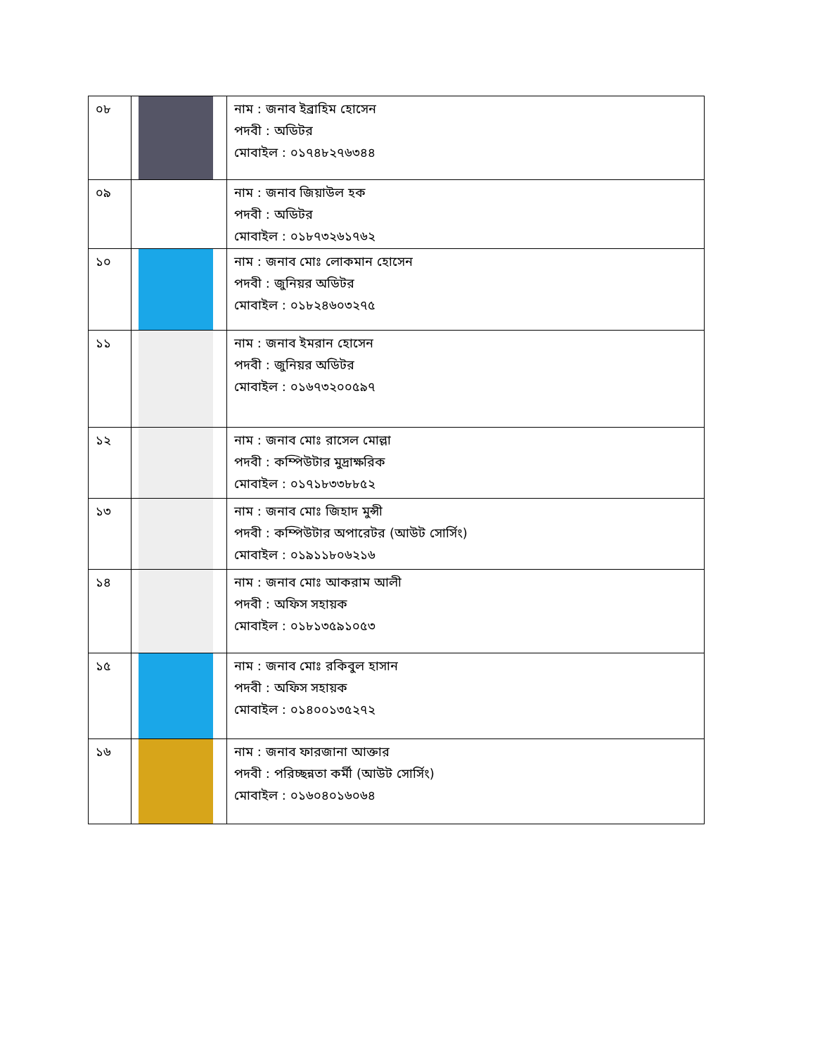| ০৮ | | নাম : জনাব ইব্রাহিম হোসেন পদবী : অডিটর মোবাইল : ০১৭৪৮২৭৬৩৪৪ |
| ০৯ | | নাম : জনাব জিয়াউল হক পদবী : অডিটর মোবাইল : ০১৮৭৩২৬১৭৬২ |
| ১০ | | নাম : জনাব মোঃ লোকমান হোসেন পদবী : জুনিয়র অডিটর মোবাইল : ০১৮২৪৬০৩২৭৫ |
| ১১ | | নাম : জনাব ইমরান হোসেন পদবী : জুনিয়র অডিটর মোবাইল : ০১৬৭৩২০০৫৯৭ |
| ১২ | | নাম : জনাব মোঃ রাসেল মোল্লা পদবী : কম্পিউটার মুদ্রাক্ষরিক মোবাইল : ০১৭১৮৩৩৮৮৫২ |
| ১৩ | | নাম : জনাব মোঃ জিহাদ মুন্সী পদবী : কম্পিউটার অপারেটর (আউট সোর্সিং) মোবাইল : ০১৯১১৮০৬২১৬ |
| ১৪ | | নাম : জনাব মোঃ আকরাম আলী পদবী : অফিস সহায়ক মোবাইল : ০১৮১৩৫৯১০৫৩ |
| ১৫ | | নাম : জনাব মোঃ রকিবুল হাসান পদবী : অফিস সহায়ক মোবাইল : ০১৪০০১৩৫২৭২ |
| ১৬ | | নাম : জনাব ফারজানা আক্তার পদবী : পরিচ্ছন্নতা কর্মী (আউট সোর্সিং) মোবাইল : ০১৬০৪০১৬০৬৪ |